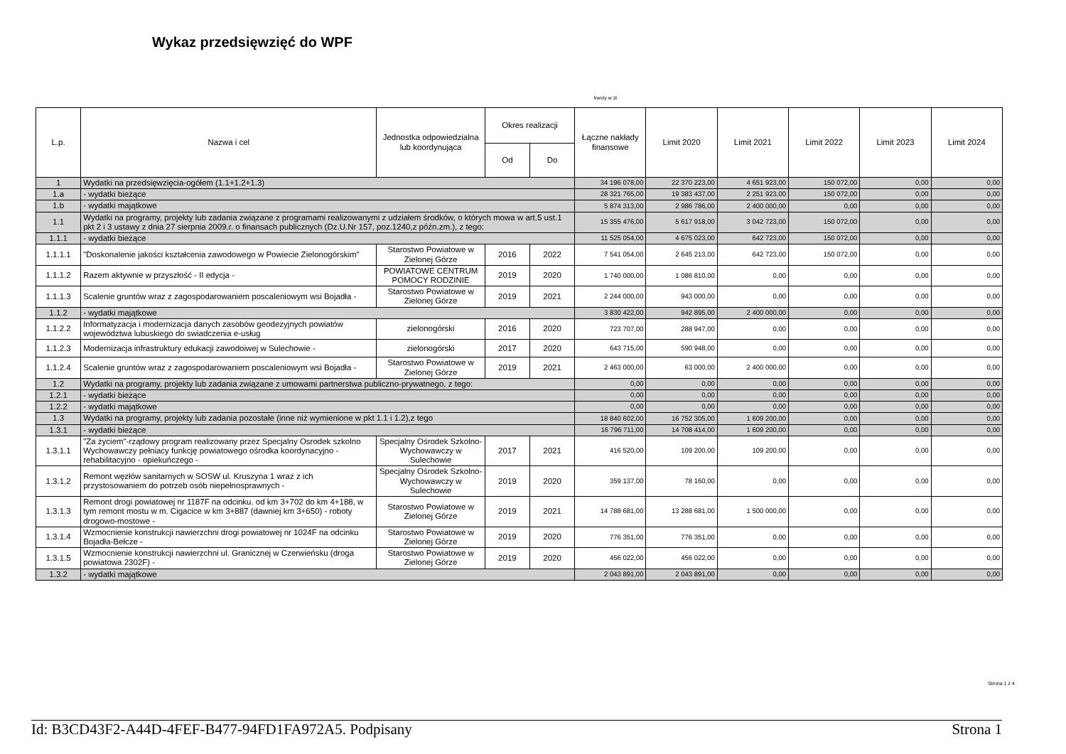Wykaz przedsięwzięć do WPF
kwoty w zł
| L.p. | Nazwa i cel | Jednostka odpowiedzialna lub koordynująca | Okres realizacji | | Łączne nakłady finansowe | Limit 2020 | Limit 2021 | Limit 2022 | Limit 2023 | Limit 2024 |
| --- | --- | --- | --- | --- | --- | --- | --- | --- | --- | --- |
| | | | Od | Do | | | | | | |
| 1 | Wydatki na przedsięwzięcia-ogółem (1.1+1.2+1.3) | | | | 34 196 078,00 | 22 370 223,00 | 4 651 923,00 | 150 072,00 | 0,00 | 0,00 |
| 1.a | - wydatki bieżące | | | | 28 321 765,00 | 19 383 437,00 | 2 251 923,00 | 150 072,00 | 0,00 | 0,00 |
| 1.b | - wydatki majątkowe | | | | 5 874 313,00 | 2 986 786,00 | 2 400 000,00 | 0,00 | 0,00 | 0,00 |
| 1.1 | Wydatki na programy, projekty lub zadania związane z programami realizowanymi z udziałem środków, o których mowa w art.5 ust.1 pkt 2 i 3 ustawy z dnia 27 sierpnia 2009.r. o finansach publicznych (Dz.U.Nr 157, poz.1240,z późn.zm.), z tego: | | | | 15 355 476,00 | 5 617 918,00 | 3 042 723,00 | 150 072,00 | 0,00 | 0,00 |
| 1.1.1 | - wydatki bieżące | | | | 11 525 054,00 | 4 675 023,00 | 642 723,00 | 150 072,00 | 0,00 | 0,00 |
| 1.1.1.1 | "Doskonalenie jakości kształcenia zawodowego w Powiecie Zielonogórskim" | Starostwo Powiatowe w Zielonej Górze | 2016 | 2022 | 7 541 054,00 | 2 645 213,00 | 642 723,00 | 150 072,00 | 0,00 | 0,00 |
| 1.1.1.2 | Razem aktywnie w przyszłość - II edycja - | POWIATOWE CENTRUM POMOCY RODZINIE | 2019 | 2020 | 1 740 000,00 | 1 086 810,00 | 0,00 | 0,00 | 0,00 | 0,00 |
| 1.1.1.3 | Scalenie gruntów wraz z zagospodarowaniem poscaleniowym wsi Bojadła - | Starostwo Powiatowe w Zielonej Górze | 2019 | 2021 | 2 244 000,00 | 943 000,00 | 0,00 | 0,00 | 0,00 | 0,00 |
| 1.1.2 | - wydatki majątkowe | | | | 3 830 422,00 | 942 895,00 | 2 400 000,00 | 0,00 | 0,00 | 0,00 |
| 1.1.2.2 | Informatyzacja i modernizacja danych zasobów geodezyjnych powiatów województwa lubuskiego do swiadczenia e-usług | zielonogórski | 2016 | 2020 | 723 707,00 | 288 947,00 | 0,00 | 0,00 | 0,00 | 0,00 |
| 1.1.2.3 | Modernizacja infrastruktury edukacji zawodoiwej w Sulechowie - | zielonogórski | 2017 | 2020 | 643 715,00 | 590 948,00 | 0,00 | 0,00 | 0,00 | 0,00 |
| 1.1.2.4 | Scalenie gruntów wraz z zagospodarowaniem poscaleniowym wsi Bojadła - | Starostwo Powiatowe w Zielonej Górze | 2019 | 2021 | 2 463 000,00 | 63 000,00 | 2 400 000,00 | 0,00 | 0,00 | 0,00 |
| 1.2 | Wydatki na programy, projekty lub zadania związane z umowami partnerstwa publiczno-prywatnego, z tego: | | | | 0,00 | 0,00 | 0,00 | 0,00 | 0,00 | 0,00 |
| 1.2.1 | - wydatki bieżące | | | | 0,00 | 0,00 | 0,00 | 0,00 | 0,00 | 0,00 |
| 1.2.2 | - wydatki majątkowe | | | | 0,00 | 0,00 | 0,00 | 0,00 | 0,00 | 0,00 |
| 1.3 | Wydatki na programy, projekty lub zadania pozostałe (inne niż wymienione w pkt 1.1 i 1.2),z tego | | | | 18 840 602,00 | 16 752 305,00 | 1 609 200,00 | 0,00 | 0,00 | 0,00 |
| 1.3.1 | - wydatki bieżące | | | | 16 796 711,00 | 14 708 414,00 | 1 609 200,00 | 0,00 | 0,00 | 0,00 |
| 1.3.1.1 | "Za życiem"-rządowy program realizowany przez Specjalny Osrodek szkolno Wychowawczy pełniacy funkcję powiatowego ośrodka koordynacyjno - rehabilitacyjno - opiekuńczego - | Specjalny Ośrodek Szkolno-Wychowawczy w Sulechowie | 2017 | 2021 | 416 520,00 | 109 200,00 | 109 200,00 | 0,00 | 0,00 | 0,00 |
| 1.3.1.2 | Remont węzłów sanitarnych w SOSW ul. Kruszyna 1 wraz z ich przystosowaniem do potrzeb osób niepełnosprawnych - | Specjalny Ośrodek Szkolno-Wychowawczy w Sulechowie | 2019 | 2020 | 359 137,00 | 78 160,00 | 0,00 | 0,00 | 0,00 | 0,00 |
| 1.3.1.3 | Remont drogi powiatowej nr 1187F na odcinku. od km 3+702 do km 4+188, w tym remont mostu w m. Cigacice w km 3+887 (dawniej km 3+650) - roboty drogowo-mostowe - | Starostwo Powiatowe w Zielonej Górze | 2019 | 2021 | 14 788 681,00 | 13 288 681,00 | 1 500 000,00 | 0,00 | 0,00 | 0,00 |
| 1.3.1.4 | Wzmocnienie konstrukcji nawierzchni drogi powiatowej nr 1024F na odcinku Bojadła-Bełcze - | Starostwo Powiatowe w Zielonej Górze | 2019 | 2020 | 776 351,00 | 776 351,00 | 0,00 | 0,00 | 0,00 | 0,00 |
| 1.3.1.5 | Wzmocnienie konstrukcji nawierzchni ul. Granicznej w Czerwieńsku (droga powiatowa 2302F) - | Starostwo Powiatowe w Zielonej Górze | 2019 | 2020 | 456 022,00 | 456 022,00 | 0,00 | 0,00 | 0,00 | 0,00 |
| 1.3.2 | - wydatki majątkowe | | | | 2 043 891,00 | 2 043 891,00 | 0,00 | 0,00 | 0,00 | 0,00 |
Strona 1 z 4
Id: B3CD43F2-A44D-4FEF-B477-94FD1FA972A5. Podpisany Strona 1